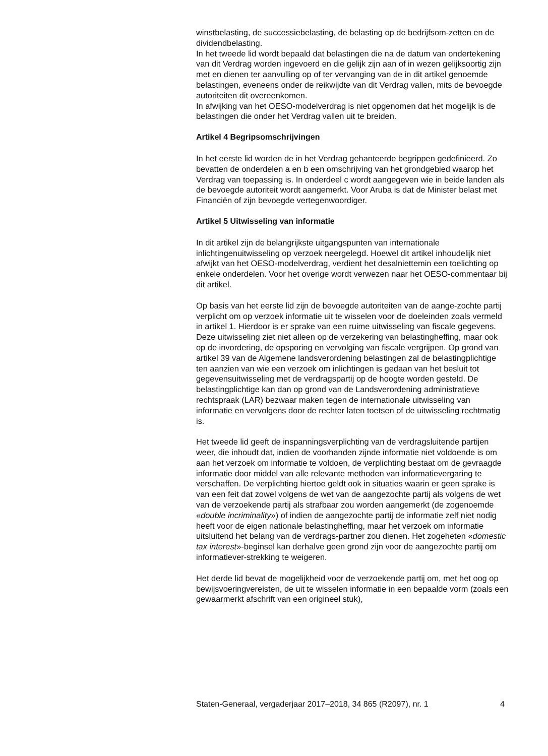winstbelasting, de successiebelasting, de belasting op de bedrijfsom-zetten en de dividendbelasting.
In het tweede lid wordt bepaald dat belastingen die na de datum van ondertekening van dit Verdrag worden ingevoerd en die gelijk zijn aan of in wezen gelijksoortig zijn met en dienen ter aanvulling op of ter vervanging van de in dit artikel genoemde belastingen, eveneens onder de reikwijdte van dit Verdrag vallen, mits de bevoegde autoriteiten dit overeenkomen.
In afwijking van het OESO-modelverdrag is niet opgenomen dat het mogelijk is de belastingen die onder het Verdrag vallen uit te breiden.
Artikel 4 Begripsomschrijvingen
In het eerste lid worden de in het Verdrag gehanteerde begrippen gedefinieerd. Zo bevatten de onderdelen a en b een omschrijving van het grondgebied waarop het Verdrag van toepassing is. In onderdeel c wordt aangegeven wie in beide landen als de bevoegde autoriteit wordt aangemerkt. Voor Aruba is dat de Minister belast met Financiën of zijn bevoegde vertegenwoordiger.
Artikel 5 Uitwisseling van informatie
In dit artikel zijn de belangrijkste uitgangspunten van internationale inlichtingenuitwisseling op verzoek neergelegd. Hoewel dit artikel inhoudelijk niet afwijkt van het OESO-modelverdrag, verdient het desalniettemin een toelichting op enkele onderdelen. Voor het overige wordt verwezen naar het OESO-commentaar bij dit artikel.
Op basis van het eerste lid zijn de bevoegde autoriteiten van de aange-zochte partij verplicht om op verzoek informatie uit te wisselen voor de doeleinden zoals vermeld in artikel 1. Hierdoor is er sprake van een ruime uitwisseling van fiscale gegevens. Deze uitwisseling ziet niet alleen op de verzekering van belastingheffing, maar ook op de invordering, de opsporing en vervolging van fiscale vergrijpen. Op grond van artikel 39 van de Algemene landsverordening belastingen zal de belastingplichtige ten aanzien van wie een verzoek om inlichtingen is gedaan van het besluit tot gegevensuitwisseling met de verdragspartij op de hoogte worden gesteld. De belastingplichtige kan dan op grond van de Landsverordening administratieve rechtspraak (LAR) bezwaar maken tegen de internationale uitwisseling van informatie en vervolgens door de rechter laten toetsen of de uitwisseling rechtmatig is.
Het tweede lid geeft de inspanningsverplichting van de verdragsluitende partijen weer, die inhoudt dat, indien de voorhanden zijnde informatie niet voldoende is om aan het verzoek om informatie te voldoen, de verplichting bestaat om de gevraagde informatie door middel van alle relevante methoden van informatievergaring te verschaffen. De verplichting hiertoe geldt ook in situaties waarin er geen sprake is van een feit dat zowel volgens de wet van de aangezochte partij als volgens de wet van de verzoekende partij als strafbaar zou worden aangemerkt (de zogenoemde «double incriminality») of indien de aangezochte partij de informatie zelf niet nodig heeft voor de eigen nationale belastingheffing, maar het verzoek om informatie uitsluitend het belang van de verdrags-partner zou dienen. Het zogeheten «domestic tax interest»-beginsel kan derhalve geen grond zijn voor de aangezochte partij om informatiever-strekking te weigeren.
Het derde lid bevat de mogelijkheid voor de verzoekende partij om, met het oog op bewijsvoeringvereisten, de uit te wisselen informatie in een bepaalde vorm (zoals een gewaarmerkt afschrift van een origineel stuk),
Staten-Generaal, vergaderjaar 2017–2018, 34 865 (R2097), nr. 1 4